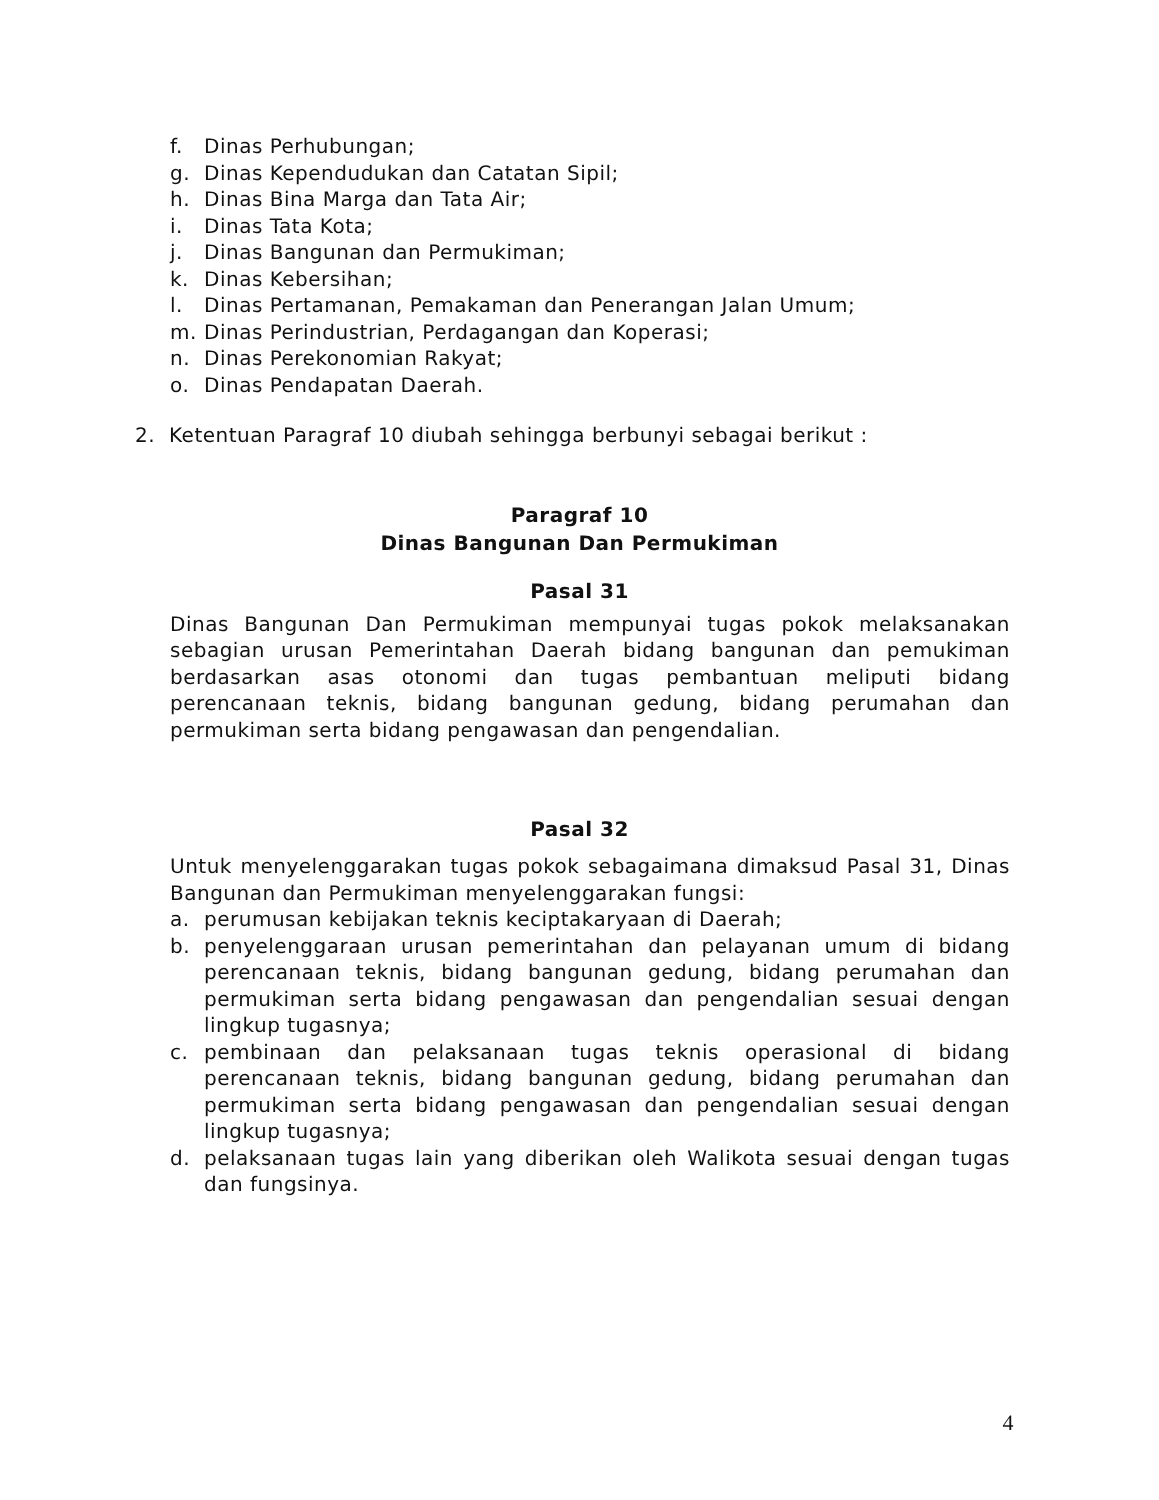f. Dinas Perhubungan;
g. Dinas Kependudukan dan Catatan Sipil;
h. Dinas Bina Marga dan Tata Air;
i. Dinas Tata Kota;
j. Dinas Bangunan dan Permukiman;
k. Dinas Kebersihan;
l. Dinas Pertamanan, Pemakaman dan Penerangan Jalan Umum;
m. Dinas Perindustrian, Perdagangan dan Koperasi;
n. Dinas Perekonomian Rakyat;
o. Dinas Pendapatan Daerah.
2. Ketentuan Paragraf 10 diubah sehingga berbunyi sebagai berikut :
Paragraf 10
Dinas Bangunan Dan Permukiman
Pasal 31
Dinas Bangunan Dan Permukiman mempunyai tugas pokok melaksanakan sebagian urusan Pemerintahan Daerah bidang bangunan dan pemukiman berdasarkan asas otonomi dan tugas pembantuan meliputi bidang perencanaan teknis, bidang bangunan gedung, bidang perumahan dan permukiman serta bidang pengawasan dan pengendalian.
Pasal 32
Untuk menyelenggarakan tugas pokok sebagaimana dimaksud Pasal 31, Dinas Bangunan dan Permukiman menyelenggarakan fungsi:
a. perumusan kebijakan teknis keciptakaryaan di Daerah;
b. penyelenggaraan urusan pemerintahan dan pelayanan umum di bidang perencanaan teknis, bidang bangunan gedung, bidang perumahan dan permukiman serta bidang pengawasan dan pengendalian sesuai dengan lingkup tugasnya;
c. pembinaan dan pelaksanaan tugas teknis operasional di bidang perencanaan teknis, bidang bangunan gedung, bidang perumahan dan permukiman serta bidang pengawasan dan pengendalian sesuai dengan lingkup tugasnya;
d. pelaksanaan tugas lain yang diberikan oleh Walikota sesuai dengan tugas dan fungsinya.
4